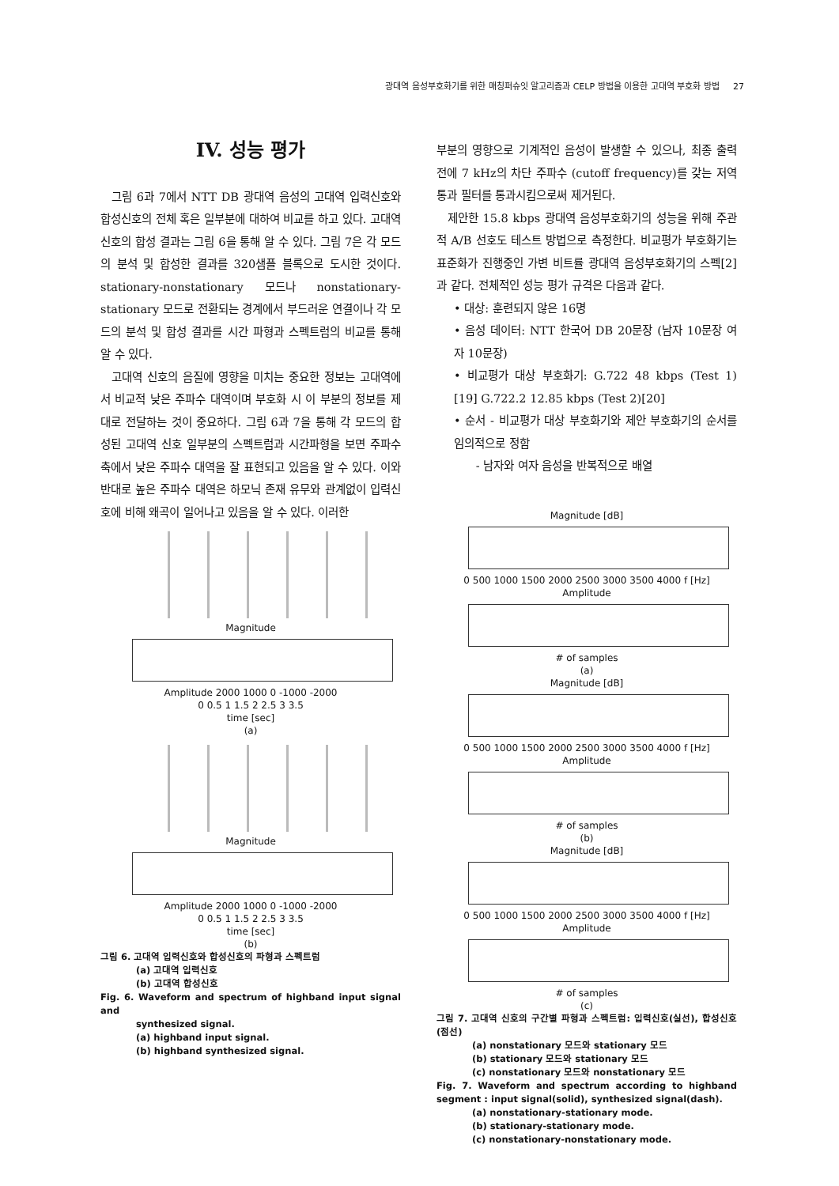광대역 음성부호화기를 위한 매칭퍼슈잇 알고리즘과 CELP 방법을 이용한 고대역 부호화 방법 27
IV. 성능 평가
그림 6과 7에서 NTT DB 광대역 음성의 고대역 입력신호와 합성신호의 전체 혹은 일부분에 대하여 비교를 하고 있다. 고대역 신호의 합성 결과는 그림 6을 통해 알 수 있다. 그림 7은 각 모드의 분석 및 합성한 결과를 320샘플 블록으로 도시한 것이다. stationary-nonstationary 모드나 nonstationary-stationary 모드로 전환되는 경계에서 부드러운 연결이나 각 모드의 분석 및 합성 결과를 시간 파형과 스펙트럼의 비교를 통해 알 수 있다.
고대역 신호의 음질에 영향을 미치는 중요한 정보는 고대역에서 비교적 낮은 주파수 대역이며 부호화 시 이 부분의 정보를 제대로 전달하는 것이 중요하다. 그림 6과 7을 통해 각 모드의 합성된 고대역 신호 일부분의 스펙트럼과 시간파형을 보면 주파수 축에서 낮은 주파수 대역을 잘 표현되고 있음을 알 수 있다. 이와 반대로 높은 주파수 대역은 하모닉 존재 유무와 관계없이 입력신호에 비해 왜곡이 일어나고 있음을 알 수 있다. 이러한
Magnitude
Amplitude 2000 1000 0 -1000 -2000
0 0.5 1 1.5 2 2.5 3 3.5
time [sec]
(a)
Magnitude
Amplitude 2000 1000 0 -1000 -2000
0 0.5 1 1.5 2 2.5 3 3.5
time [sec]
(b)
그림 6. 고대역 입력신호와 합성신호의 파형과 스펙트럼
(a) 고대역 입력신호
(b) 고대역 합성신호
Fig. 6. Waveform and spectrum of highband input signal and
synthesized signal.
(a) highband input signal.
(b) highband synthesized signal.
부분의 영향으로 기계적인 음성이 발생할 수 있으나, 최종 출력 전에 7 kHz의 차단 주파수 (cutoff frequency)를 갖는 저역 통과 필터를 통과시킴으로써 제거된다.
제안한 15.8 kbps 광대역 음성부호화기의 성능을 위해 주관적 A/B 선호도 테스트 방법으로 측정한다. 비교평가 부호화기는 표준화가 진행중인 가변 비트률 광대역 음성부호화기의 스펙[2]과 같다. 전체적인 성능 평가 규격은 다음과 같다.
• 대상: 훈련되지 않은 16명
• 음성 데이터: NTT 한국어 DB 20문장 (남자 10문장 여자 10문장)
• 비교평가 대상 부호화기: G.722 48 kbps (Test 1) [19] G.722.2 12.85 kbps (Test 2)[20]
• 순서 - 비교평가 대상 부호화기와 제안 부호화기의 순서를 임의적으로 정함
- 남자와 여자 음성을 반복적으로 배열
Magnitude [dB]
0 500 1000 1500 2000 2500 3000 3500 4000 f [Hz]
Amplitude
# of samples
(a)
Magnitude [dB]
0 500 1000 1500 2000 2500 3000 3500 4000 f [Hz]
Amplitude
# of samples
(b)
Magnitude [dB]
0 500 1000 1500 2000 2500 3000 3500 4000 f [Hz]
Amplitude
# of samples
(c)
그림 7. 고대역 신호의 구간별 파형과 스펙트럼: 입력신호(실선), 합성신호(점선)
(a) nonstationary 모드와 stationary 모드
(b) stationary 모드와 stationary 모드
(c) nonstationary 모드와 nonstationary 모드
Fig. 7. Waveform and spectrum according to highband segment : input signal(solid), synthesized signal(dash).
(a) nonstationary-stationary mode.
(b) stationary-stationary mode.
(c) nonstationary-nonstationary mode.